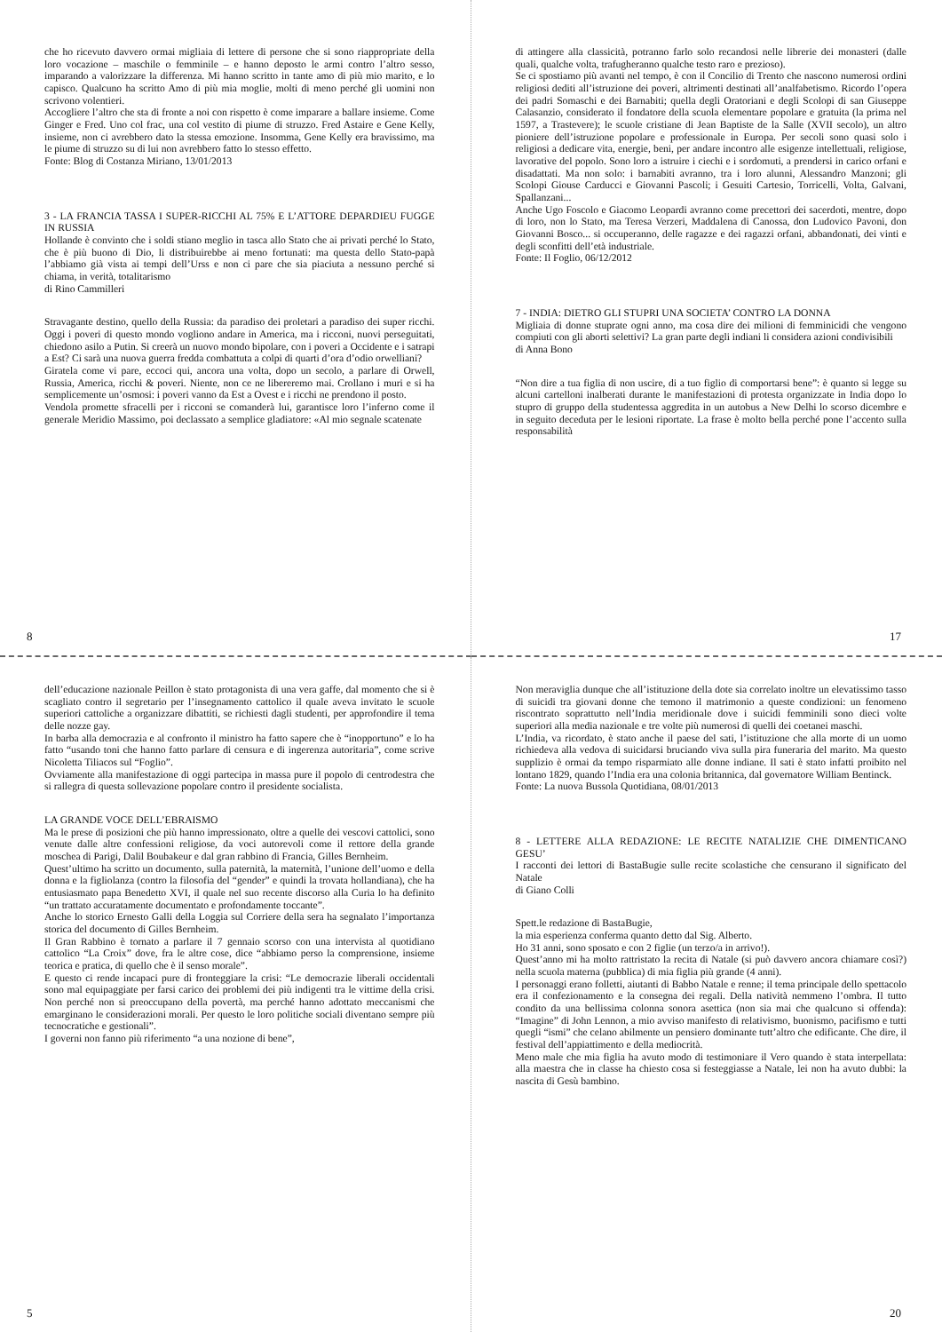che ho ricevuto davvero ormai migliaia di lettere di persone che si sono riappropriate della loro vocazione – maschile o femminile – e hanno deposto le armi contro l’altro sesso, imparando a valorizzare la differenza. Mi hanno scritto in tante amo di più mio marito, e lo capisco. Qualcuno ha scritto Amo di più mia moglie, molti di meno perché gli uomini non scrivono volentieri.
Accogliere l’altro che sta di fronte a noi con rispetto è come imparare a ballare insieme. Come Ginger e Fred. Uno col frac, una col vestito di piume di struzzo. Fred Astaire e Gene Kelly, insieme, non ci avrebbero dato la stessa emozione. Insomma, Gene Kelly era bravissimo, ma le piume di struzzo su di lui non avrebbero fatto lo stesso effetto.
Fonte: Blog di Costanza Miriano, 13/01/2013
3 - LA FRANCIA TASSA I SUPER-RICCHI AL 75% E L’ATTORE DEPARDIEU FUGGE IN RUSSIA
Hollande è convinto che i soldi stiano meglio in tasca allo Stato che ai privati perché lo Stato, che è più buono di Dio, li distribuirebbe ai meno fortunati: ma questa dello Stato-papà l’abbiamo già vista ai tempi dell’Urss e non ci pare che sia piaciuta a nessuno perché si chiama, in verità, totalitarismo
di Rino Cammilleri
Stravagante destino, quello della Russia: da paradiso dei proletari a paradiso dei super ricchi. Oggi i poveri di questo mondo vogliono andare in America, ma i ricconi, nuovi perseguitati, chiedono asilo a Putin. Si creerà un nuovo mondo bipolare, con i poveri a Occidente e i satrapi a Est? Ci sarà una nuova guerra fredda combattuta a colpi di quarti d’ora d’odio orwelliani?
Giratela come vi pare, eccoci qui, ancora una volta, dopo un secolo, a parlare di Orwell, Russia, America, ricchi & poveri. Niente, non ce ne libereremo mai. Crollano i muri e si ha semplicemente un’osmosi: i poveri vanno da Est a Ovest e i ricchi ne prendono il posto.
Vendola promette sfracelli per i ricconi se comanderà lui, garantisce loro l’inferno come il generale Meridio Massimo, poi declassato a semplice gladiatore: «Al mio segnale scatenate
8
di attingere alla classicità, potranno farlo solo recandosi nelle librerie dei monasteri (dalle quali, qualche volta, trafugheranno qualche testo raro e prezioso).
Se ci spostiamo più avanti nel tempo, è con il Concilio di Trento che nascono numerosi ordini religiosi dediti all’istruzione dei poveri, altrimenti destinati all’analfabetismo. Ricordo l’opera dei padri Somaschi e dei Barnabiti; quella degli Oratoriani e degli Scolopi di san Giuseppe Calasanzio, considerato il fondatore della scuola elementare popolare e gratuita (la prima nel 1597, a Trastevere); le scuole cristiane di Jean Baptiste de la Salle (XVII secolo), un altro pioniere dell’istruzione popolare e professionale in Europa. Per secoli sono quasi solo i religiosi a dedicare vita, energie, beni, per andare incontro alle esigenze intellettuali, religiose, lavorative del popolo. Sono loro a istruire i ciechi e i sordomuti, a prendersi in carico orfani e disadattati. Ma non solo: i barnabiti avranno, tra i loro alunni, Alessandro Manzoni; gli Scolopi Giouse Carducci e Giovanni Pascoli; i Gesuiti Cartesio, Torricelli, Volta, Galvani, Spallanzani...
Anche Ugo Foscolo e Giacomo Leopardi avranno come precettori dei sacerdoti, mentre, dopo di loro, non lo Stato, ma Teresa Verzeri, Maddalena di Canossa, don Ludovico Pavoni, don Giovanni Bosco... si occuperanno, delle ragazze e dei ragazzi orfani, abbandonati, dei vinti e degli sconfitti dell’età industriale.
Fonte: Il Foglio, 06/12/2012
7 - INDIA: DIETRO GLI STUPRI UNA SOCIETA’ CONTRO LA DONNA
Migliaia di donne stuprate ogni anno, ma cosa dire dei milioni di femminicidi che vengono compiuti con gli aborti selettivi? La gran parte degli indiani li considera azioni condivisibili
di Anna Bono
“Non dire a tua figlia di non uscire, di a tuo figlio di comportarsi bene”: è quanto si legge su alcuni cartelloni inalberati durante le manifestazioni di protesta organizzate in India dopo lo stupro di gruppo della studentessa aggredita in un autobus a New Delhi lo scorso dicembre e in seguito deceduta per le lesioni riportate. La frase è molto bella perché pone l’accento sulla responsabilità
17
dell’educazione nazionale Peillon è stato protagonista di una vera gaffe, dal momento che si è scagliato contro il segretario per l’insegnamento cattolico il quale aveva invitato le scuole superiori cattoliche a organizzare dibattiti, se richiesti dagli studenti, per approfondire il tema delle nozze gay.
In barba alla democrazia e al confronto il ministro ha fatto sapere che è “inopportuno” e lo ha fatto “usando toni che hanno fatto parlare di censura e di ingerenza autoritaria”, come scrive Nicoletta Tiliacos sul “Foglio”.
Ovviamente alla manifestazione di oggi partecipa in massa pure il popolo di centrodestra che si rallegra di questa sollevazione popolare contro il presidente socialista.
LA GRANDE VOCE DELL’EBRAISMO
Ma le prese di posizioni che più hanno impressionato, oltre a quelle dei vescovi cattolici, sono venute dalle altre confessioni religiose, da voci autorevoli come il rettore della grande moschea di Parigi, Dalil Boubakeur e dal gran rabbino di Francia, Gilles Bernheim.
Quest’ultimo ha scritto un documento, sulla paternità, la maternità, l’unione dell’uomo e della donna e la figliolanza (contro la filosofia del “gender” e quindi la trovata hollandiana), che ha entusiasmato papa Benedetto XVI, il quale nel suo recente discorso alla Curia lo ha definito “un trattato accuratamente documentato e profondamente toccante”.
Anche lo storico Ernesto Galli della Loggia sul Corriere della sera ha segnalato l’importanza storica del documento di Gilles Bernheim.
Il Gran Rabbino è tornato a parlare il 7 gennaio scorso con una intervista al quotidiano cattolico “La Croix” dove, fra le altre cose, dice “abbiamo perso la comprensione, insieme teorica e pratica, di quello che è il senso morale”.
E questo ci rende incapaci pure di fronteggiare la crisi: “Le democrazie liberali occidentali sono mal equipaggiate per farsi carico dei problemi dei più indigenti tra le vittime della crisi. Non perché non si preoccupano della povertà, ma perché hanno adottato meccanismi che emarginano le considerazioni morali. Per questo le loro politiche sociali diventano sempre più tecnocratiche e gestionali”.
I governi non fanno più riferimento “a una nozione di bene”,
5
Non meraviglia dunque che all’istituzione della dote sia correlato inoltre un elevatissimo tasso di suicidi tra giovani donne che temono il matrimonio a queste condizioni: un fenomeno riscontrato soprattutto nell’India meridionale dove i suicidi femminili sono dieci volte superiori alla media nazionale e tre volte più numerosi di quelli dei coetanei maschi.
L’India, va ricordato, è stato anche il paese del sati, l’istituzione che alla morte di un uomo richiedeva alla vedova di suicidarsi bruciando viva sulla pira funeraria del marito. Ma questo supplizio è ormai da tempo risparmiato alle donne indiane. Il sati è stato infatti proibito nel lontano 1829, quando l’India era una colonia britannica, dal governatore William Bentinck.
Fonte: La nuova Bussola Quotidiana, 08/01/2013
8 - LETTERE ALLA REDAZIONE: LE RECITE NATALIZIE CHE DIMENTICANO GESU’
I racconti dei lettori di BastaBugie sulle recite scolastiche che censurano il significato del Natale
di Giano Colli
Spett.le redazione di BastaBugie,
la mia esperienza conferma quanto detto dal Sig. Alberto.
Ho 31 anni, sono sposato e con 2 figlie (un terzo/a in arrivo!).
Quest’anno mi ha molto rattristato la recita di Natale (si può davvero ancora chiamare così?) nella scuola materna (pubblica) di mia figlia più grande (4 anni).
I personaggi erano folletti, aiutanti di Babbo Natale e renne; il tema principale dello spettacolo era il confezionamento e la consegna dei regali. Della natività nemmeno l’ombra. Il tutto condito da una bellissima colonna sonora asettica (non sia mai che qualcuno si offenda): “Imagine” di John Lennon, a mio avviso manifesto di relativismo, buonismo, pacifismo e tutti quegli “ismi” che celano abilmente un pensiero dominante tutt’altro che edificante. Che dire, il festival dell’appiattimento e della mediocrità.
Meno male che mia figlia ha avuto modo di testimoniare il Vero quando è stata interpellata: alla maestra che in classe ha chiesto cosa si festeggiasse a Natale, lei non ha avuto dubbi: la nascita di Gesù bambino.
20